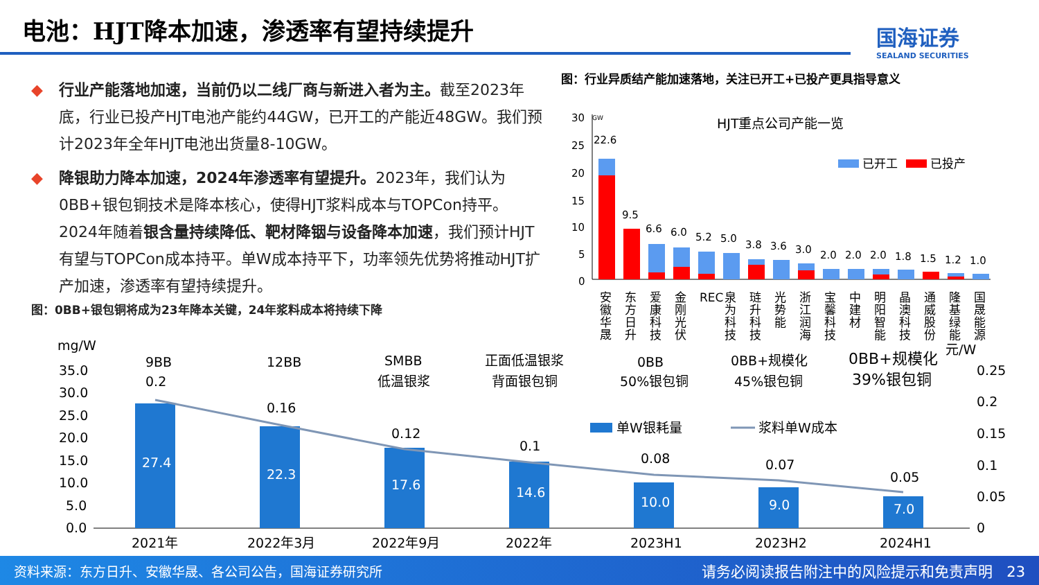电池：HJT降本加速，渗透率有望持续提升
国海证券
SEALAND SECURITIES
◆ 行业产能落地加速，当前仍以二线厂商与新进入者为主。截至2023年底，行业已投产HJT电池产能约44GW，已开工的产能近48GW。我们预计2023年全年HJT电池出货量8-10GW。
◆ 降银助力降本加速，2024年渗透率有望提升。2023年，我们认为0BB+银包铜技术是降本核心，使得HJT浆料成本与TOPCon持平。2024年随着银含量持续降低、靶材降铟与设备降本加速，我们预计HJT有望与TOPCon成本持平。单W成本持平下，功率领先优势将推动HJT扩产加速，渗透率有望持续提升。
图：0BB+银包铜将成为23年降本关键，24年浆料成本将持续下降
图：行业异质结产能加速落地，关注已开工+已投产更具指导意义
HJT重点公司产能一览
30
GW
25
20
15
10
5
0
已开工
已投产
22.6
9.5
6.6
6.0
5.2
5.0
3.8
3.6
3.0
2.0
2.0
2.0
1.8
1.5
1.2
1.0
安
徽
华
晟
东
方
日
升
爱
康
科
技
金
刚
光
伏
REC
泉
为
科
技
琏
升
科
技
光
势
能
浙
江
润
海
宝
馨
科
技
中
建
材
明
阳
智
能
晶
澳
科
技
通
威
股
份
隆
基
绿
能
国
晟
能
源
mg/W
元/W
35.0
30.0
25.0
20.0
15.0
10.0
5.0
0.0
0.25
0.2
0.15
0.1
0.05
0
9BB
12BB
SMBB
低温银浆
正面低温银浆
背面银包铜
0BB
50%银包铜
0BB+规模化
45%银包铜
0BB+规模化
39%银包铜
单W银耗量
浆料单W成本
27.4
22.3
17.6
14.6
10.0
9.0
7.0
0.2
0.16
0.12
0.1
0.08
0.07
0.05
2021年
2022年3月
2022年9月
2022年
2023H1
2023H2
2024H1
资料来源：东方日升、安徽华晟、各公司公告，国海证券研究所 请务必阅读报告附注中的风险提示和免责声明 23